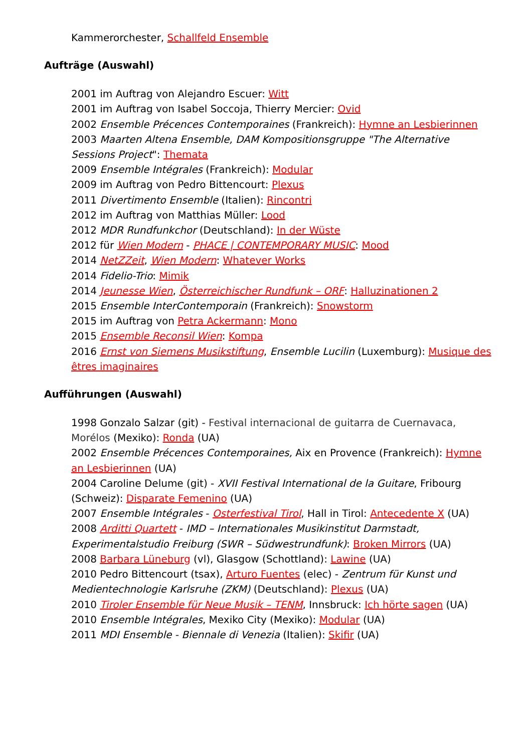Kammerorchester, Schallfeld Ensemble
Aufträge (Auswahl)
2001 im Auftrag von Alejandro Escuer: Witt
2001 im Auftrag von Isabel Soccoja, Thierry Mercier: Ovid
2002 Ensemble Précences Contemporaines (Frankreich): Hymne an Lesbierinnen
2003 Maarten Altena Ensemble, DAM Kompositionsgruppe "The Alternative Sessions Project": Themata
2009 Ensemble Intégrales (Frankreich): Modular
2009 im Auftrag von Pedro Bittencourt: Plexus
2011 Divertimento Ensemble (Italien): Rincontri
2012 im Auftrag von Matthias Müller: Lood
2012 MDR Rundfunkchor (Deutschland): In der Wüste
2012 für Wien Modern - PHACE | CONTEMPORARY MUSIC: Mood
2014 NetZZeit, Wien Modern: Whatever Works
2014 Fidelio-Trio: Mimik
2014 Jeunesse Wien, Österreichischer Rundfunk – ORF: Halluzinationen 2
2015 Ensemble InterContemporain (Frankreich): Snowstorm
2015 im Auftrag von Petra Ackermann: Mono
2015 Ensemble Reconsil Wien: Kompa
2016 Ernst von Siemens Musikstiftung, Ensemble Lucilin (Luxemburg): Musique des êtres imaginaires
Aufführungen (Auswahl)
1998 Gonzalo Salzar (git) - Festival internacional de guitarra de Cuernavaca, Morélos (Mexiko): Ronda (UA)
2002 Ensemble Précences Contemporaines, Aix en Provence (Frankreich): Hymne an Lesbierinnen (UA)
2004 Caroline Delume (git) - XVII Festival International de la Guitare, Fribourg (Schweiz): Disparate Femenino (UA)
2007 Ensemble Intégrales - Osterfestival Tirol, Hall in Tirol: Antecedente X (UA)
2008 Arditti Quartett - IMD – Internationales Musikinstitut Darmstadt, Experimentalstudio Freiburg (SWR – Südwestrundfunk): Broken Mirrors (UA)
2008 Barbara Lüneburg (vl), Glasgow (Schottland): Lawine (UA)
2010 Pedro Bittencourt (tsax), Arturo Fuentes (elec) - Zentrum für Kunst und Medientechnologie Karlsruhe (ZKM) (Deutschland): Plexus (UA)
2010 Tiroler Ensemble für Neue Musik – TENM, Innsbruck: Ich hörte sagen (UA)
2010 Ensemble Intégrales, Mexiko City (Mexiko): Modular (UA)
2011 MDI Ensemble - Biennale di Venezia (Italien): Skifir (UA)